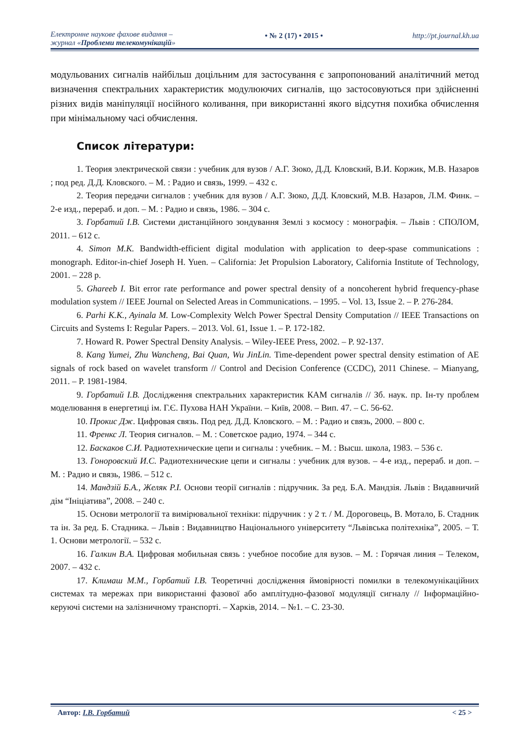Електронне наукове фахове видання –
журнал «Проблеми телекомунікацій»
• № 2 (17) • 2015 •
http://pt.journal.kh.ua
модульованих сигналів найбільш доцільним для застосування є запропонований аналітичний метод визначення спектральних характеристик модулюючих сигналів, що застосовуються при здійсненні різних видів маніпуляції носійного коливання, при використанні якого відсутня похибка обчислення при мінімальному часі обчислення.
Список літератури:
1. Теория электрической связи : учебник для вузов / А.Г. Зюко, Д.Д. Кловский, В.И. Коржик, М.В. Назаров ; под ред. Д.Д. Кловского. – М. : Радио и связь, 1999. – 432 с.
2. Теория передачи сигналов : учебник для вузов / А.Г. Зюко, Д.Д. Кловский, М.В. Назаров, Л.М. Финк. – 2-е изд., перераб. и доп. – М. : Радио и связь, 1986. – 304 с.
3. Горбатий І.В. Системи дистанційного зондування Землі з космосу : монографія. – Львів : СПОЛОМ, 2011. – 612 с.
4. Simon M.K. Bandwidth-efficient digital modulation with application to deep-spase communications : monograph. Editor-in-chief Joseph H. Yuen. – California: Jet Propulsion Laboratory, California Institute of Technology, 2001. – 228 p.
5. Ghareeb I. Bit error rate performance and power spectral density of a noncoherent hybrid frequency-phase modulation system // IEEE Journal on Selected Areas in Communications. – 1995. – Vol. 13, Issue 2. – P. 276-284.
6. Parhi K.K., Ayinala M. Low-Complexity Welch Power Spectral Density Computation // IEEE Transactions on Circuits and Systems I: Regular Papers. – 2013. Vol. 61, Issue 1. – P. 172-182.
7. Howard R. Power Spectral Density Analysis. – Wiley-IEEE Press, 2002. – P. 92-137.
8. Kang Yumei, Zhu Wancheng, Bai Quan, Wu JinLin. Time-dependent power spectral density estimation of AE signals of rock based on wavelet transform // Control and Decision Conference (CCDC), 2011 Chinese. – Mianyang, 2011. – P. 1981-1984.
9. Горбатий І.В. Дослідження спектральних характеристик КАМ сигналів // Зб. наук. пр. Ін-ту проблем моделювання в енергетиці ім. Г.Є. Пухова НАН України. – Київ, 2008. – Вип. 47. – С. 56-62.
10. Прокис Дж. Цифровая связь. Под ред. Д.Д. Кловского. – М. : Радио и связь, 2000. – 800 с.
11. Френкс Л. Теория сигналов. – М. : Советское радио, 1974. – 344 с.
12. Баскаков С.И. Радиотехнические цепи и сигналы : учебник. – М. : Высш. школа, 1983. – 536 с.
13. Гоноровский И.С. Радиотехнические цепи и сигналы : учебник для вузов. – 4-е изд., перераб. и доп. – М. : Радио и связь, 1986. – 512 с.
14. Мандзій Б.А., Желяк Р.І. Основи теорії сигналів : підручник. За ред. Б.А. Мандзія. Львів : Видавничий дім “Ініціатива”, 2008. – 240 с.
15. Основи метрології та вимірювальної техніки: підручник : у 2 т. / М. Дороговець, В. Мотало, Б. Стадник та ін. За ред. Б. Стадника. – Львів : Видавництво Національного університету “Львівська політехніка”, 2005. – Т. 1. Основи метрології. – 532 с.
16. Галкин В.А. Цифровая мобильная связь : учебное пособие для вузов. – М. : Горячая линия – Телеком, 2007. – 432 с.
17. Климаш М.М., Горбатий І.В. Теоретичні дослідження ймовірності помилки в телекомунікаційних системах та мережах при використанні фазової або амплітудно-фазової модуляції сигналу // Інформаційно-керуючі системи на залізничному транспорті. – Харків, 2014. – №1. – С. 23-30.
Автор: І.В. Горбатий < 25 >